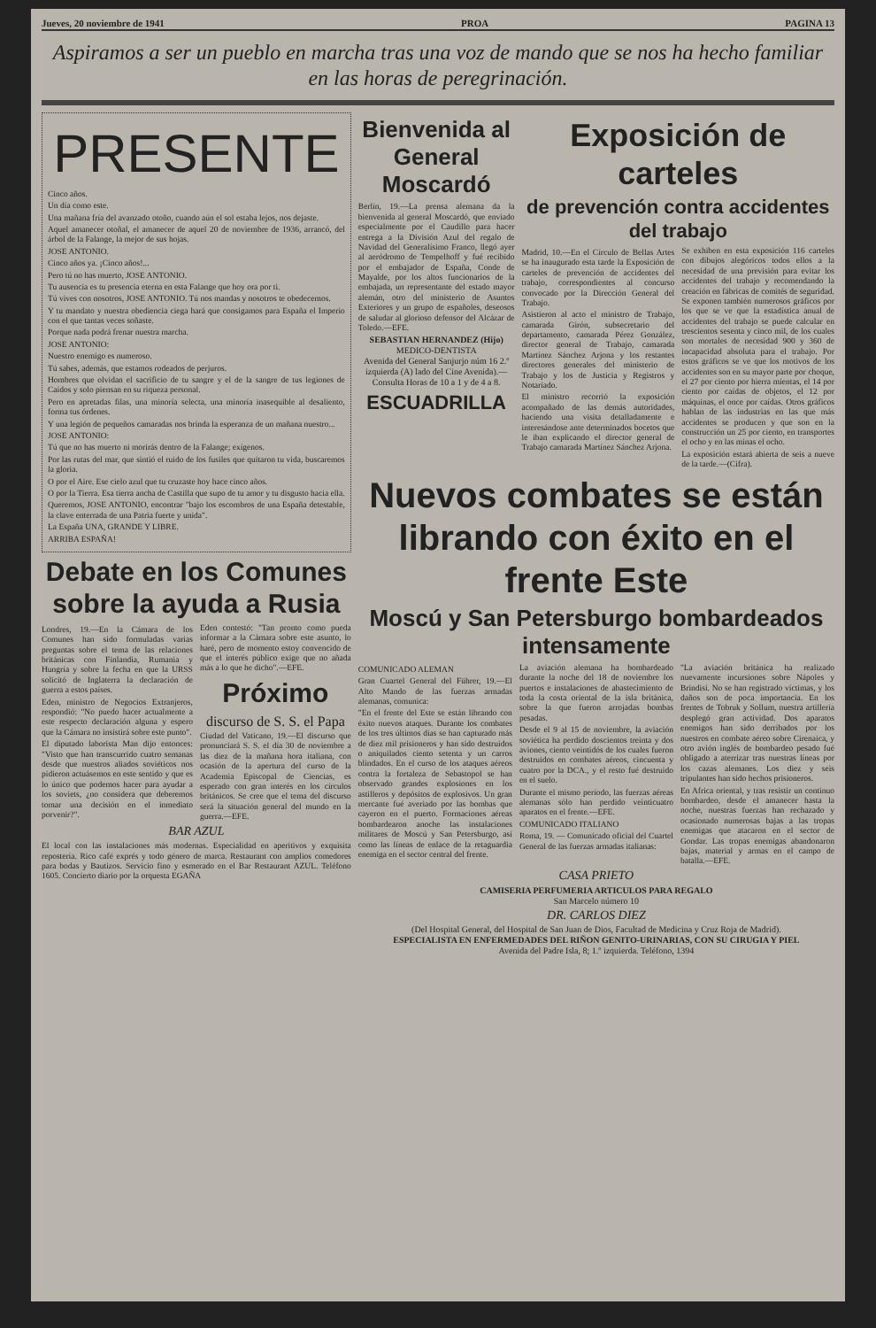Jueves, 20 noviembre de 1941 PROA PAGINA 13
Aspiramos a ser un pueblo en marcha tras una voz de mando que se nos ha hecho familiar en las horas de peregrinación.
PRESENTE
Cinco años.
Un día como este.
Una mañana fría del avanzado otoño, cuando aún el sol estaba lejos, nos dejaste.
Aquel amanecer otoñal, el amanecer de aquel 20 de noviembre de 1936, arrancó, del árbol de la Falange, la mejor de sus hojas.
JOSE ANTONIO.
Cinco años ya. ¡Cinco años!...
Pero tú no has muerto, JOSE ANTONIO.
Tu ausencia es tu presencia eterna en esta Falange que hoy ora por ti.
Tú vives con nosotros, JOSE ANTONIO. Tú nos mandas y nosotros te obedecemos.
Y tu mandato y nuestra obediencia ciega hará que consigamos para España el Imperio con el que tantas veces soñaste.
Porque nada podrá frenar nuestra marcha.
JOSE ANTONIO:
Nuestro enemigo es numeroso.
Tú sabes, además, que estamos rodeados de perjuros.
Hombres que olvidan el sacrificio de tu sangre y el de la sangre de tus legiones de Caídos y solo piensan en su riqueza personal.
Pero en apretadas filas, una minoría selecta, una minoría inasequible al desaliento, forma tus órdenes.
Y una legión de pequeños camaradas nos brinda la esperanza de un mañana nuestro...
JOSE ANTONIO:
Tú que no has muerto ni morirás dentro de la Falange; exígenos.
Por las rutas del mar, que sintió el ruido de los fusiles que quitaron tu vida, buscaremos la gloria.
O por el Aire. Ese cielo azul que tu cruzaste hoy hace cinco años.
O por la Tierra. Esa tierra ancha de Castilla que supo de tu amor y tu disgusto hacia ella.
Queremos, JOSE ANTONIO, encontrar "bajo los escombros de una España detestable, la clave enterrada de una Patria fuerte y unida".
La España UNA, GRANDE Y LIBRE.
ARRIBA ESPAÑA!
Debate en los Comunes sobre la ayuda a Rusia
Londres, 19.—En la Cámara de los Comunes han sido formuladas varias preguntas sobre el tema de las relaciones británicas con Finlandia, Rumania y Hungría y sobre la fecha en que la URSS solicitó de Inglaterra la declaración de guerra a estos países.
Eden, ministro de Negocios Extranjeros, respondió: "No puedo hacer actualmente a este respecto declaración alguna y espero que la Cámara no insistirá sobre este punto".
El diputado laborista Man dijo entonces: "Visto que han transcurrido cuatro semanas desde que nuestros aliados soviéticos nos pidieron actuásemos en este sentido y que es lo único que podemos hacer para ayudar a los soviets, ¿no considera que deberemos tomar una decisión en el inmediato porvenir?".
Eden contestó: "Tan pronto como pueda informar a la Cámara sobre este asunto, lo haré, pero de momento estoy convencido de que el interés público exige que no añada más a lo que he dicho".—EFE.
Próximo
discurso de S. S. el Papa
Ciudad del Vaticano, 19.—El discurso que pronunciará S. S. el día 30 de noviembre a las diez de la mañana hora italiana, con ocasión de la apertura del curso de la Academia Episcopal de Ciencias, es esperado con gran interés en los círculos británicos. Se cree que el tema del discurso será la situación general del mundo en la guerra.—EFE.
BAR AZUL
El local con las instalaciones más modernas. Especialidad en aperitivos y exquisita repostería. Rico café exprés y todo género de marca. Restaurant con amplios comedores para bodas y Bautizos. Servicio fino y esmerado en el Bar Restaurant AZUL. Teléfono 1605. Concierto diario por la orquesta EGAÑA
Bienvenida al General Moscardó
Berlín, 19.—La prensa alemana da la bienvenida al general Moscardó, que enviado especialmente por el Caudillo para hacer entrega a la División Azul del regalo de Navidad del Generalísimo Franco, llegó ayer al aeródromo de Tempelhoff y fué recibido por el embajador de España, Conde de Mayalde, por los altos funcionarios de la embajada, un representante del estado mayor alemán, otro del ministerio de Asuntos Exteriores y un grupo de españoles, deseosos de saludar al glorioso defensor del Alcázar de Toledo.—EFE.
SEBASTIAN HERNANDEZ (Hijo)
MEDICO-DENTISTA
Avenida del General Sanjurjo núm 16 2.º izquierda (A) lado del Cine Avenida).—Consulta Horas de 10 a 1 y de 4 a 8.
ESCUADRILLA
Exposición de carteles
de prevención contra accidentes del trabajo
Madrid, 10.—En el Círculo de Bellas Artes se ha inaugurado esta tarde la Exposición de carteles de prevención de accidentes del trabajo, correspondientes al concurso convocado por la Dirección General del Trabajo.
Asistieron al acto el ministro de Trabajo, camarada Girón, subsecretario del departamento, camarada Pérez González, director general de Trabajo, camarada Martínez Sánchez Arjona y los restantes directores generales del ministerio de Trabajo y los de Justicia y Registros y Notariado.
El ministro recorrió la exposición acompañado de las demás autoridades, haciendo una visita detalladamente e interesándose ante determinados bocetos que le iban explicando el director general de Trabajo camarada Martínez Sánchez Arjona.
Se exhiben en esta exposición 116 carteles con dibujos alegóricos todos ellos a la necesidad de una previsión para evitar los accidentes del trabajo y recomendando la creación en fábricas de comités de seguridad. Se exponen también numerosos gráficos por los que se ve que la estadística anual de accidentes del trabajo se puede calcular en trescientos sesenta y cinco mil, de los cuales son mortales de necesidad 900 y 360 de incapacidad absoluta para el trabajo. Por estos gráficos se ve que los motivos de los accidentes son en su mayor parte por choque, el 27 por ciento por hierra mientas, el 14 por ciento por caídas de objetos, el 12 por máquinas, el once por caídas. Otros gráficos hablan de las industrias en las que más accidentes se producen y que son en la construcción un 25 por ciento, en transportes el ocho y en las minas el ocho.
La exposición estará abierta de seis a nueve de la tarde.—(Cifra).
Nuevos combates se están librando con éxito en el frente Este
Moscú y San Petersburgo bombardeados intensamente
COMUNICADO ALEMAN
Gran Cuartel General del Führer, 19.—El Alto Mando de las fuerzas armadas alemanas, comunica:
"En el frente del Este se están librando con éxito nuevos ataques. Durante los combates de los tres últimos días se han capturado más de diez mil prisioneros y han sido destruidos o aniquilados ciento setenta y un carros blindados. En el curso de los ataques aéreos contra la fortaleza de Sebastopol se han observado grandes explosiones en los astilleros y depósitos de explosivos. Un gran mercante fué averiado por las bombas que cayeron en el puerto. Formaciones aéreas bombardearon anoche las instalaciones militares de Moscú y San Petersburgo, así como las líneas de enlace de la retaguardia enemiga en el sector central del frente.
La aviación alemana ha bombardeado durante la noche del 18 de noviembre los puertos e instalaciones de abastecimiento de toda la costa oriental de la isla británica, sobre la que fueron arrojadas bombas pesadas.
Desde el 9 al 15 de noviembre, la aviación soviética ha perdido doscientos treinta y dos aviones, ciento veintidós de los cuales fueron destruidos en combates aéreos, cincuenta y cuatro por la DCA., y el resto fué destruido en el suelo.
Durante el mismo período, las fuerzas aéreas alemanas sólo han perdido veinticuatro aparatos en el frente.—EFE.
COMUNICADO ITALIANO
Roma, 19. — Comunicado oficial del Cuartel General de las fuerzas armadas italianas:
"La aviación británica ha realizado nuevamente incursiones sobre Nápoles y Brindisi. No se han registrado víctimas, y los daños son de poca importancia. En los frentes de Tobruk y Sollum, nuestra artillería desplegó gran actividad. Dos aparatos enemigos han sido derribados por los nuestros en combate aéreo sobre Cirenaica, y otro avión inglés de bombardeo pesado fué obligado a aterrizar tras nuestras líneas por los cazas alemanes. Los diez y seis tripulantes han sido hechos prisioneros.
En Africa oriental, y tras resistir un continuo bombardeo, desde el amanecer hasta la noche, nuestras fuerzas han rechazado y ocasionado numerosas bajas a las tropas enemigas que atacaron en el sector de Gondar. Las tropas enemigas abandonaron bajas, material y armas en el campo de batalla.—EFE.
CASA PRIETO
CAMISERIA PERFUMERIA ARTICULOS PARA REGALO
San Marcelo número 10
DR. CARLOS DIEZ
(Del Hospital General, del Hospital de San Juan de Dios, Facultad de Medicina y Cruz Roja de Madrid).
ESPECIALISTA EN ENFERMEDADES DEL RIÑON GENITO-URINARIAS, CON SU CIRUGIA Y PIEL
Avenida del Padre Isla, 8; 1.º izquierda. Teléfono, 1394